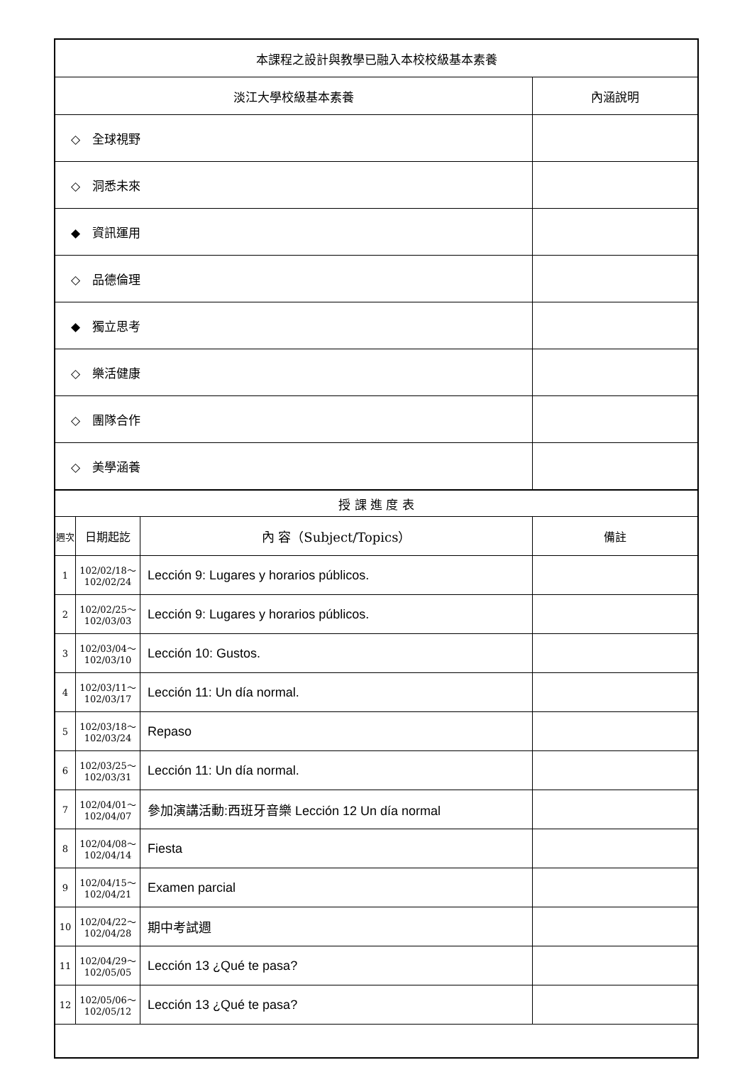| 本課程之設計與教學已融入本校校級基本素養 | | | |
| 淡江大學校級基本素養 | | | 內涵說明 |
| ◇ 全球視野 | | | |
| ◇ 洞悉未來 | | | |
| ◆ 資訊運用 | | | |
| ◇ 品德倫理 | | | |
| ◆ 獨立思考 | | | |
| ◇ 樂活健康 | | | |
| ◇ 團隊合作 | | | |
| ◇ 美學涵養 | | | |
| 授 課 進 度 表 | | | |
| 週次 | 日期起訖 | 內 容（Subject/Topics） | 備註 |
| 1 | 102/02/18～ 102/02/24 | Lección 9: Lugares y horarios públicos. | |
| 2 | 102/02/25～ 102/03/03 | Lección 9: Lugares y horarios públicos. | |
| 3 | 102/03/04～ 102/03/10 | Lección 10: Gustos. | |
| 4 | 102/03/11～ 102/03/17 | Lección 11: Un día normal. | |
| 5 | 102/03/18～ 102/03/24 | Repaso | |
| 6 | 102/03/25～ 102/03/31 | Lección 11: Un día normal. | |
| 7 | 102/04/01～ 102/04/07 | 參加演講活動:西班牙音樂 Lección 12 Un día normal | |
| 8 | 102/04/08～ 102/04/14 | Fiesta | |
| 9 | 102/04/15～ 102/04/21 | Examen parcial | |
| 10 | 102/04/22～ 102/04/28 | 期中考試週 | |
| 11 | 102/04/29～ 102/05/05 | Lección 13 ¿Qué te pasa? | |
| 12 | 102/05/06～ 102/05/12 | Lección 13 ¿Qué te pasa? | |